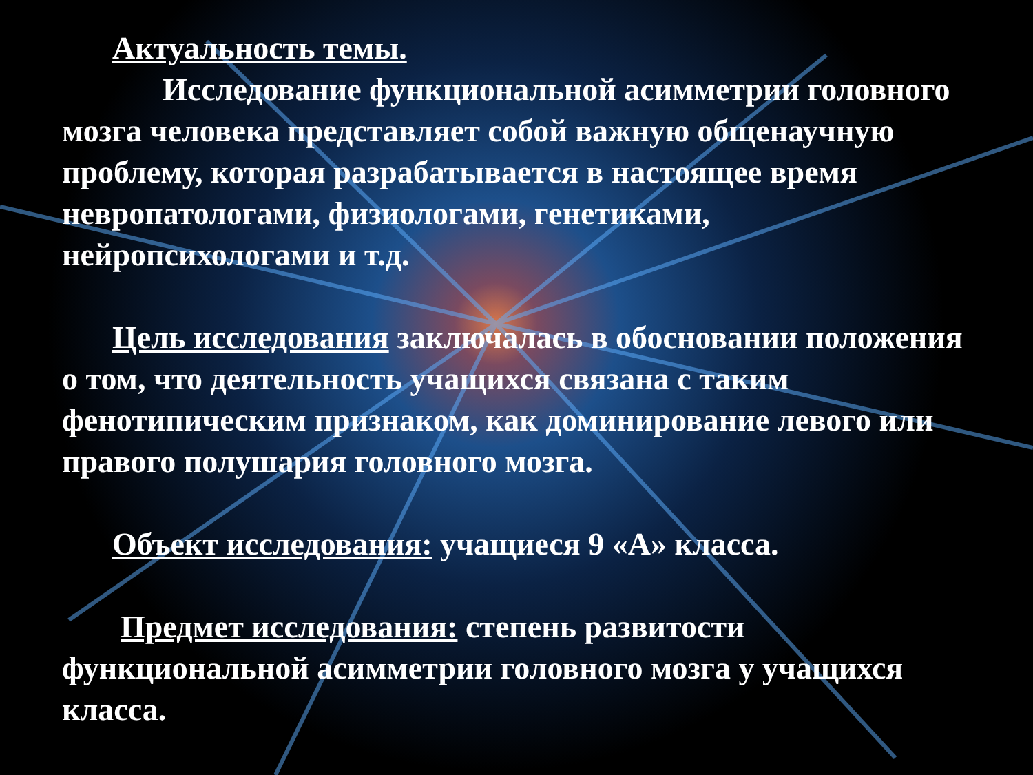Актуальность темы.
Исследование функциональной асимметрии головного мозга человека представляет собой важную общенаучную проблему, которая разрабатывается в настоящее время невропатологами, физиологами, генетиками, нейропсихологами и т.д.
Цель исследования заключалась в обосновании положения о том, что деятельность учащихся связана с таким фенотипическим признаком, как доминирование левого или правого полушария головного мозга.
Объект исследования: учащиеся 9 «А» класса.
Предмет исследования: степень развитости функциональной асимметрии головного мозга у учащихся класса.